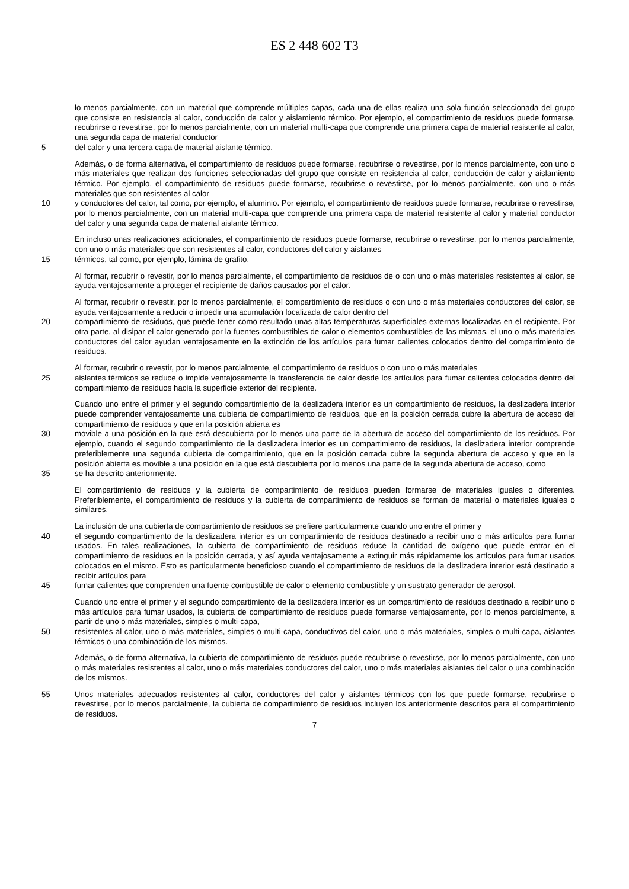ES 2 448 602 T3
lo menos parcialmente, con un material que comprende múltiples capas, cada una de ellas realiza una sola función seleccionada del grupo que consiste en resistencia al calor, conducción de calor y aislamiento térmico. Por ejemplo, el compartimiento de residuos puede formarse, recubrirse o revestirse, por lo menos parcialmente, con un material multi-capa que comprende una primera capa de material resistente al calor, una segunda capa de material conductor
5 del calor y una tercera capa de material aislante térmico.
Además, o de forma alternativa, el compartimiento de residuos puede formarse, recubrirse o revestirse, por lo menos parcialmente, con uno o más materiales que realizan dos funciones seleccionadas del grupo que consiste en resistencia al calor, conducción de calor y aislamiento térmico. Por ejemplo, el compartimiento de residuos puede formarse, recubrirse o revestirse, por lo menos parcialmente, con uno o más materiales que son resistentes al calor
10 y conductores del calor, tal como, por ejemplo, el aluminio. Por ejemplo, el compartimiento de residuos puede formarse, recubrirse o revestirse, por lo menos parcialmente, con un material multi-capa que comprende una primera capa de material resistente al calor y material conductor del calor y una segunda capa de material aislante térmico.
En incluso unas realizaciones adicionales, el compartimiento de residuos puede formarse, recubrirse o revestirse, por lo menos parcialmente, con uno o más materiales que son resistentes al calor, conductores del calor y aislantes
15 térmicos, tal como, por ejemplo, lámina de grafito.
Al formar, recubrir o revestir, por lo menos parcialmente, el compartimiento de residuos de o con uno o más materiales resistentes al calor, se ayuda ventajosamente a proteger el recipiente de daños causados por el calor.
Al formar, recubrir o revestir, por lo menos parcialmente, el compartimiento de residuos o con uno o más materiales conductores del calor, se ayuda ventajosamente a reducir o impedir una acumulación localizada de calor dentro del
20 compartimiento de residuos, que puede tener como resultado unas altas temperaturas superficiales externas localizadas en el recipiente. Por otra parte, al disipar el calor generado por la fuentes combustibles de calor o elementos combustibles de las mismas, el uno o más materiales conductores del calor ayudan ventajosamente en la extinción de los artículos para fumar calientes colocados dentro del compartimiento de residuos.
Al formar, recubrir o revestir, por lo menos parcialmente, el compartimiento de residuos o con uno o más materiales
25 aislantes térmicos se reduce o impide ventajosamente la transferencia de calor desde los artículos para fumar calientes colocados dentro del compartimiento de residuos hacia la superficie exterior del recipiente.
Cuando uno entre el primer y el segundo compartimiento de la deslizadera interior es un compartimiento de residuos, la deslizadera interior puede comprender ventajosamente una cubierta de compartimiento de residuos, que en la posición cerrada cubre la abertura de acceso del compartimiento de residuos y que en la posición abierta es
30 movible a una posición en la que está descubierta por lo menos una parte de la abertura de acceso del compartimiento de los residuos. Por ejemplo, cuando el segundo compartimiento de la deslizadera interior es un compartimiento de residuos, la deslizadera interior comprende preferiblemente una segunda cubierta de compartimiento, que en la posición cerrada cubre la segunda abertura de acceso y que en la posición abierta es movible a una posición en la que está descubierta por lo menos una parte de la segunda abertura de acceso, como
35 se ha descrito anteriormente.
El compartimiento de residuos y la cubierta de compartimiento de residuos pueden formarse de materiales iguales o diferentes. Preferiblemente, el compartimiento de residuos y la cubierta de compartimiento de residuos se forman de material o materiales iguales o similares.
La inclusión de una cubierta de compartimiento de residuos se prefiere particularmente cuando uno entre el primer y
40 el segundo compartimiento de la deslizadera interior es un compartimiento de residuos destinado a recibir uno o más artículos para fumar usados. En tales realizaciones, la cubierta de compartimiento de residuos reduce la cantidad de oxígeno que puede entrar en el compartimiento de residuos en la posición cerrada, y así ayuda ventajosamente a extinguir más rápidamente los artículos para fumar usados colocados en el mismo. Esto es particularmente beneficioso cuando el compartimiento de residuos de la deslizadera interior está destinado a recibir artículos para
45 fumar calientes que comprenden una fuente combustible de calor o elemento combustible y un sustrato generador de aerosol.
Cuando uno entre el primer y el segundo compartimiento de la deslizadera interior es un compartimiento de residuos destinado a recibir uno o más artículos para fumar usados, la cubierta de compartimiento de residuos puede formarse ventajosamente, por lo menos parcialmente, a partir de uno o más materiales, simples o multi-capa,
50 resistentes al calor, uno o más materiales, simples o multi-capa, conductivos del calor, uno o más materiales, simples o multi-capa, aislantes térmicos o una combinación de los mismos.
Además, o de forma alternativa, la cubierta de compartimiento de residuos puede recubrirse o revestirse, por lo menos parcialmente, con uno o más materiales resistentes al calor, uno o más materiales conductores del calor, uno o más materiales aislantes del calor o una combinación de los mismos.
55 Unos materiales adecuados resistentes al calor, conductores del calor y aislantes térmicos con los que puede formarse, recubrirse o revestirse, por lo menos parcialmente, la cubierta de compartimiento de residuos incluyen los anteriormente descritos para el compartimiento de residuos.
7